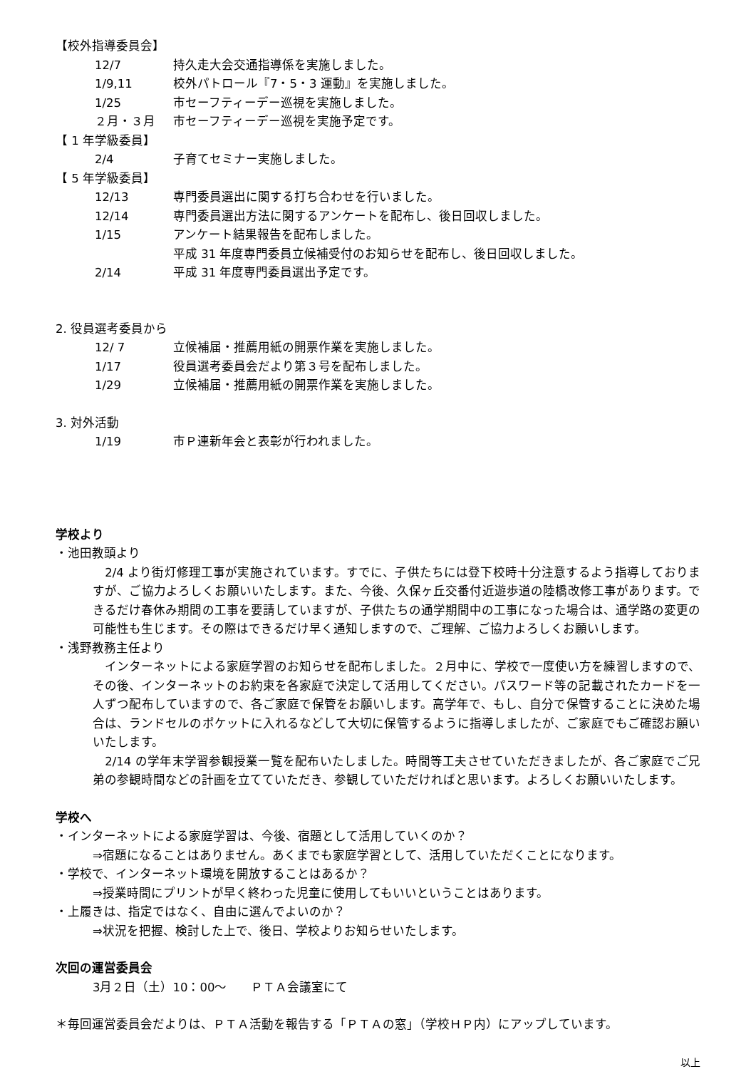【校外指導委員会】
12/7 持久走大会交通指導係を実施しました。
1/9,11 校外パトロール『7・5・3 運動』を実施しました。
1/25 市セーフティーデー巡視を実施しました。
２月・３月 市セーフティーデー巡視を実施予定です。
【 1 年学級委員】
2/4 子育てセミナー実施しました。
【 5 年学級委員】
12/13 専門委員選出に関する打ち合わせを行いました。
12/14 専門委員選出方法に関するアンケートを配布し、後日回収しました。
1/15 アンケート結果報告を配布しました。
平成 31 年度専門委員立候補受付のお知らせを配布し、後日回収しました。
2/14 平成 31 年度専門委員選出予定です。
2. 役員選考委員から
12/ 7 立候補届・推薦用紙の開票作業を実施しました。
1/17 役員選考委員会だより第３号を配布しました。
1/29 立候補届・推薦用紙の開票作業を実施しました。
3. 対外活動
1/19 市Ｐ連新年会と表彰が行われました。
学校より
・池田教頭より
　2/4 より街灯修理工事が実施されています。すでに、子供たちには登下校時十分注意するよう指導しておりますが、ご協力よろしくお願いいたします。また、今後、久保ヶ丘交番付近遊歩道の陸橋改修工事があります。できるだけ春休み期間の工事を要請していますが、子供たちの通学期間中の工事になった場合は、通学路の変更の可能性も生じます。その際はできるだけ早く通知しますので、ご理解、ご協力よろしくお願いします。
・浅野教務主任より
　インターネットによる家庭学習のお知らせを配布しました。２月中に、学校で一度使い方を練習しますので、その後、インターネットのお約束を各家庭で決定して活用してください。パスワード等の記載されたカードを一人ずつ配布していますので、各ご家庭で保管をお願いします。高学年で、もし、自分で保管することに決めた場合は、ランドセルのポケットに入れるなどして大切に保管するように指導しましたが、ご家庭でもご確認お願いいたします。
　2/14 の学年末学習参観授業一覧を配布いたしました。時間等工夫させていただきましたが、各ご家庭でご兄弟の参観時間などの計画を立てていただき、参観していただければと思います。よろしくお願いいたします。
学校へ
・インターネットによる家庭学習は、今後、宿題として活用していくのか？
⇒宿題になることはありません。あくまでも家庭学習として、活用していただくことになります。
・学校で、インターネット環境を開放することはあるか？
⇒授業時間にプリントが早く終わった児童に使用してもいいということはあります。
・上履きは、指定ではなく、自由に選んでよいのか？
⇒状況を把握、検討した上で、後日、学校よりお知らせいたします。
次回の運営委員会
3月２日（土）10：00～　　ＰＴＡ会議室にて
＊毎回運営委員会だよりは、ＰＴＡ活動を報告する「ＰＴＡの窓」（学校ＨＰ内）にアップしています。
以上